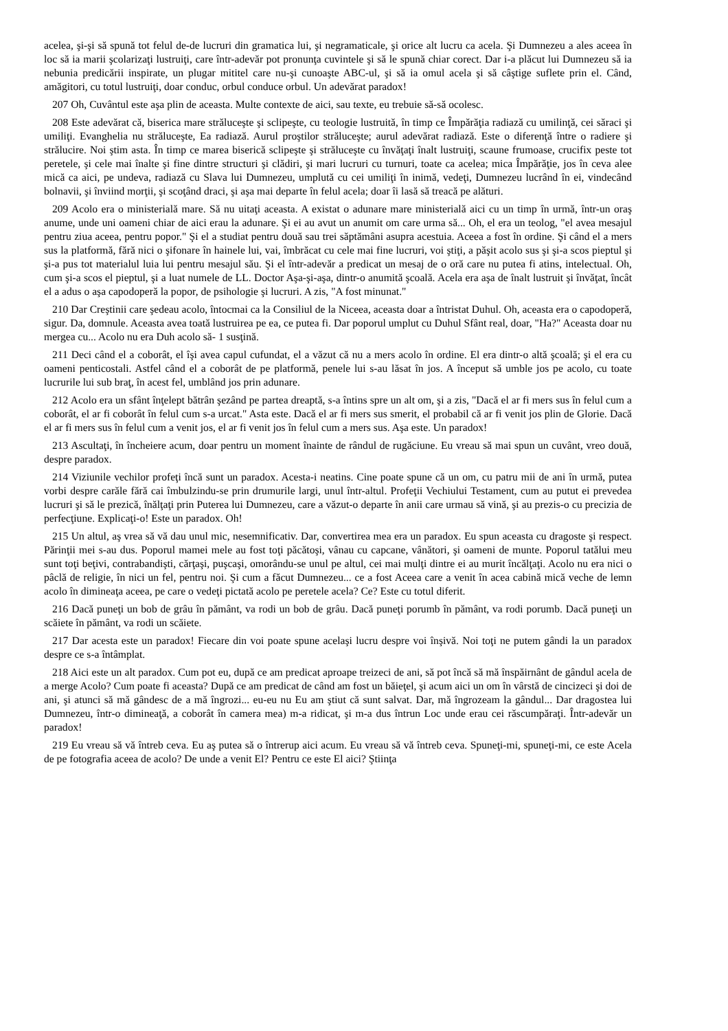acelea, şi-şi să spună tot felul de-de lucruri din gramatica lui, şi negramaticale, şi orice alt lucru ca acela. Şi Dumnezeu a ales aceea în loc să ia marii şcolarizaţi lustruiţi, care într-adevăr pot pronunţa cuvintele şi să le spună chiar corect. Dar i-a plăcut lui Dumnezeu să ia nebunia predicării inspirate, un plugar mititel care nu-şi cunoaşte ABC-ul, şi să ia omul acela şi să câştige suflete prin el. Când, amăgitori, cu totul lustruiţi, doar conduc, orbul conduce orbul. Un adevărat paradox!
207 Oh, Cuvântul este aşa plin de aceasta. Multe contexte de aici, sau texte, eu trebuie să-să ocolesc.
208 Este adevărat că, biserica mare străluceşte şi sclipeşte, cu teologie lustruită, în timp ce Împărăţia radiază cu umilinţă, cei săraci şi umiliţi. Evanghelia nu străluceşte, Ea radiază. Aurul proştilor străluceşte; aurul adevărat radiază. Este o diferenţă între o radiere şi strălucire. Noi ştim asta. În timp ce marea biserică sclipeşte şi străluceşte cu învăţaţi înalt lustruiţi, scaune frumoase, crucifix peste tot peretele, şi cele mai înalte şi fine dintre structuri şi clădiri, şi mari lucruri cu turnuri, toate ca acelea; mica Împărăţie, jos în ceva alee mică ca aici, pe undeva, radiază cu Slava lui Dumnezeu, umplută cu cei umiliţi în inimă, vedeţi, Dumnezeu lucrând în ei, vindecând bolnavii, şi înviind morţii, şi scoţând draci, şi aşa mai departe în felul acela; doar îi lasă să treacă pe alături.
209 Acolo era o ministerială mare. Să nu uitaţi aceasta. A existat o adunare mare ministerială aici cu un timp în urmă, într-un oraş anume, unde uni oameni chiar de aici erau la adunare. Şi ei au avut un anumit om care urma să... Oh, el era un teolog, "el avea mesajul pentru ziua aceea, pentru popor." Şi el a studiat pentru două sau trei săptămâni asupra acestuia. Aceea a fost în ordine. Şi când el a mers sus la platformă, fără nici o şifonare în hainele lui, vai, îmbrăcat cu cele mai fine lucruri, voi ştiţi, a păşit acolo sus şi şi-a scos pieptul şi şi-a pus tot materialul luia lui pentru mesajul său. Şi el într-adevăr a predicat un mesaj de o oră care nu putea fi atins, intelectual. Oh, cum şi-a scos el pieptul, şi a luat numele de LL. Doctor Aşa-şi-aşa, dintr-o anumită şcoală. Acela era aşa de înalt lustruit şi învăţat, încât el a adus o aşa capodoperă la popor, de psihologie şi lucruri. A zis, "A fost minunat."
210 Dar Creştinii care şedeau acolo, întocmai ca la Consiliul de la Niceea, aceasta doar a întristat Duhul. Oh, aceasta era o capodoperă, sigur. Da, domnule. Aceasta avea toată lustruirea pe ea, ce putea fi. Dar poporul umplut cu Duhul Sfânt real, doar, "Ha?" Aceasta doar nu mergea cu... Acolo nu era Duh acolo să- 1 susţină.
211 Deci când el a coborât, el îşi avea capul cufundat, el a văzut că nu a mers acolo în ordine. El era dintr-o altă şcoală; şi el era cu oameni penticostali. Astfel când el a coborât de pe platformă, penele lui s-au lăsat în jos. A început să umble jos pe acolo, cu toate lucrurile lui sub braţ, în acest fel, umblând jos prin adunare.
212 Acolo era un sfânt înţelept bătrân şezând pe partea dreaptă, s-a întins spre un alt om, şi a zis, "Dacă el ar fi mers sus în felul cum a coborât, el ar fi coborât în felul cum s-a urcat." Asta este. Dacă el ar fi mers sus smerit, el probabil că ar fi venit jos plin de Glorie. Dacă el ar fi mers sus în felul cum a venit jos, el ar fi venit jos în felul cum a mers sus. Aşa este. Un paradox!
213 Ascultaţi, în încheiere acum, doar pentru un moment înainte de rândul de rugăciune. Eu vreau să mai spun un cuvânt, vreo două, despre paradox.
214 Viziunile vechilor profeţi încă sunt un paradox. Acesta-i neatins. Cine poate spune că un om, cu patru mii de ani în urmă, putea vorbi despre carăle fără cai îmbulzindu-se prin drumurile largi, unul într-altul. Profeţii Vechiului Testament, cum au putut ei prevedea lucruri şi să le prezică, înălţaţi prin Puterea lui Dumnezeu, care a văzut-o departe în anii care urmau să vină, şi au prezis-o cu precizia de perfecţiune. Explicaţi-o! Este un paradox. Oh!
215 Un altul, aş vrea să vă dau unul mic, nesemnificativ. Dar, convertirea mea era un paradox. Eu spun aceasta cu dragoste şi respect. Părinţii mei s-au dus. Poporul mamei mele au fost toţi păcătoşi, vânau cu capcane, vânători, şi oameni de munte. Poporul tatălui meu sunt toţi beţivi, contrabandişti, cărţaşi, puşcaşi, omorându-se unul pe altul, cei mai mulţi dintre ei au murit încălţaţi. Acolo nu era nici o pâclă de religie, în nici un fel, pentru noi. Şi cum a făcut Dumnezeu... ce a fost Aceea care a venit în acea cabină mică veche de lemn acolo în dimineaţa aceea, pe care o vedeţi pictată acolo pe peretele acela? Ce? Este cu totul diferit.
216 Dacă puneţi un bob de grâu în pământ, va rodi un bob de grâu. Dacă puneţi porumb în pământ, va rodi porumb. Dacă puneţi un scăiete în pământ, va rodi un scăiete.
217 Dar acesta este un paradox! Fiecare din voi poate spune acelaşi lucru despre voi înşivă. Noi toţi ne putem gândi la un paradox despre ce s-a întâmplat.
218 Aici este un alt paradox. Cum pot eu, după ce am predicat aproape treizeci de ani, să pot încă să mă înspăirnânt de gândul acela de a merge Acolo? Cum poate fi aceasta? După ce am predicat de când am fost un băieţel, şi acum aici un om în vârstă de cincizeci şi doi de ani, şi atunci să mă gândesc de a mă îngrozi... eu-eu nu Eu am ştiut că sunt salvat. Dar, mă îngrozeam la gândul... Dar dragostea lui Dumnezeu, într-o dimineaţă, a coborât în camera mea) m-a ridicat, şi m-a dus întrun Loc unde erau cei răscumpăraţi. Într-adevăr un paradox!
219 Eu vreau să vă întreb ceva. Eu aş putea să o întrerup aici acum. Eu vreau să vă întreb ceva. Spuneţi-mi, spuneţi-mi, ce este Acela de pe fotografia aceea de acolo? De unde a venit El? Pentru ce este El aici? Ştiinţa